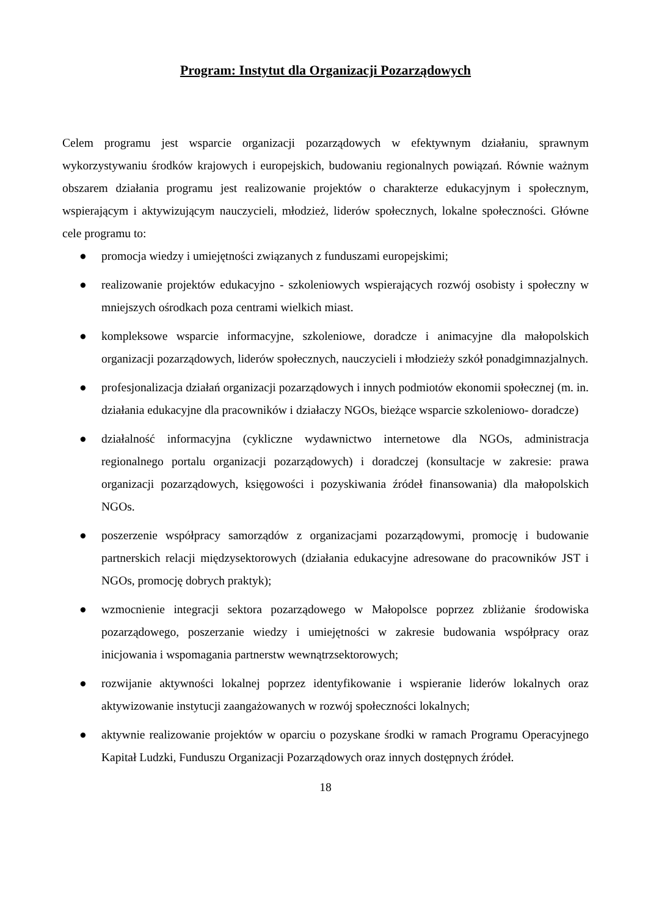Program: Instytut dla Organizacji Pozarządowych
Celem programu jest wsparcie organizacji pozarządowych w efektywnym działaniu, sprawnym wykorzystywaniu środków krajowych i europejskich, budowaniu regionalnych powiązań. Równie ważnym obszarem działania programu jest realizowanie projektów o charakterze edukacyjnym i społecznym, wspierającym i aktywizującym nauczycieli, młodzież, liderów społecznych, lokalne społeczności. Główne cele programu to:
● promocja wiedzy i umiejętności związanych z funduszami europejskimi;
● realizowanie projektów edukacyjno - szkoleniowych wspierających rozwój osobisty i społeczny w mniejszych ośrodkach poza centrami wielkich miast.
● kompleksowe wsparcie informacyjne, szkoleniowe, doradcze i animacyjne dla małopolskich organizacji pozarządowych, liderów społecznych, nauczycieli i młodzieży szkół ponadgimnazjalnych.
● profesjonalizacja działań organizacji pozarządowych i innych podmiotów ekonomii społecznej (m. in. działania edukacyjne dla pracowników i działaczy NGOs, bieżące wsparcie szkoleniowo- doradcze)
● działalność informacyjna (cykliczne wydawnictwo internetowe dla NGOs, administracja regionalnego portalu organizacji pozarządowych) i doradczej (konsultacje w zakresie: prawa organizacji pozarządowych, księgowości i pozyskiwania źródeł finansowania) dla małopolskich NGOs.
● poszerzenie współpracy samorządów z organizacjami pozarządowymi, promocję i budowanie partnerskich relacji międzysektorowych (działania edukacyjne adresowane do pracowników JST i NGOs, promocję dobrych praktyk);
● wzmocnienie integracji sektora pozarządowego w Małopolsce poprzez zbliżanie środowiska pozarządowego, poszerzanie wiedzy i umiejętności w zakresie budowania współpracy oraz inicjowania i wspomagania partnerstw wewnątrzsektorowych;
● rozwijanie aktywności lokalnej poprzez identyfikowanie i wspieranie liderów lokalnych oraz aktywizowanie instytucji zaangażowanych w rozwój społeczności lokalnych;
● aktywnie realizowanie projektów w oparciu o pozyskane środki w ramach Programu Operacyjnego Kapitał Ludzki, Funduszu Organizacji Pozarządowych oraz innych dostępnych źródeł.
18